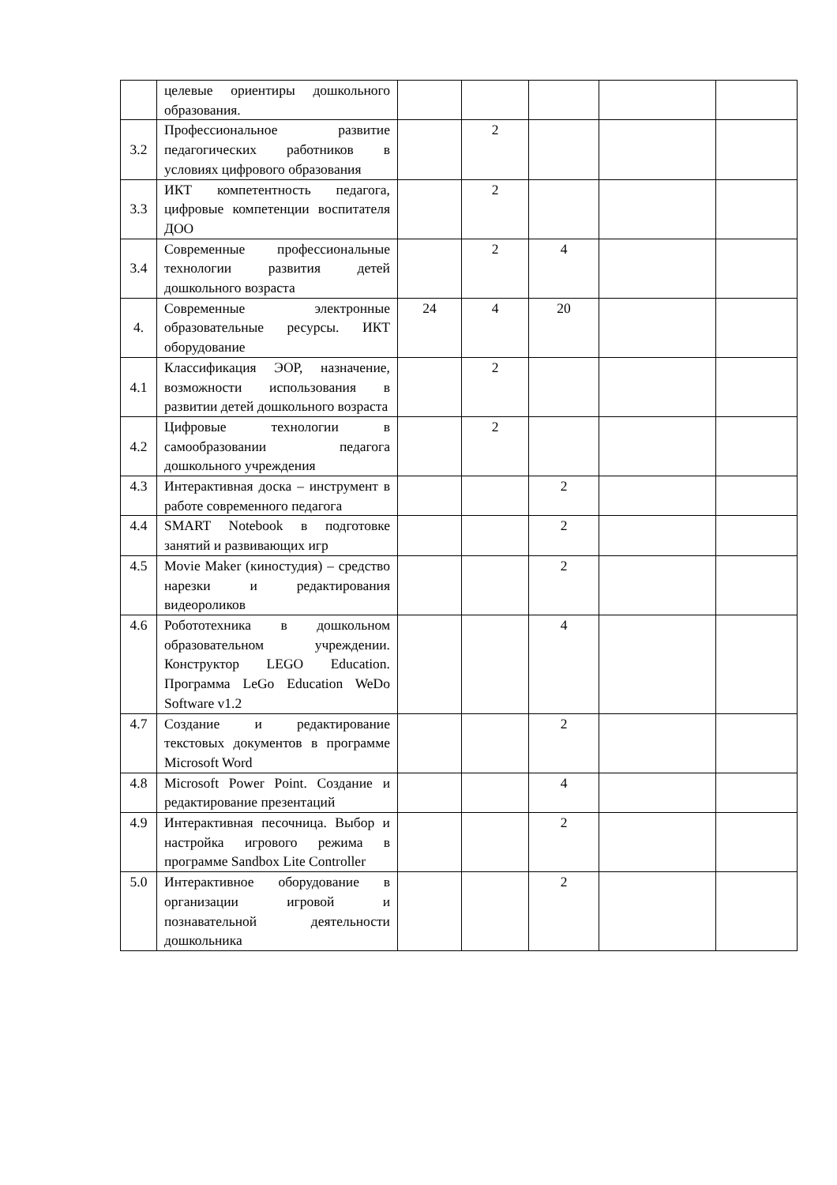| | целевые ориентиры дошкольного образования. | | | | | |
| 3.2 | Профессиональное развитие педагогических работников в условиях цифрового образования | | 2 | | | |
| 3.3 | ИКТ компетентность педагога, цифровые компетенции воспитателя ДОО | | 2 | | | |
| 3.4 | Современные профессиональные технологии развития детей дошкольного возраста | | 2 | 4 | | |
| 4. | Современные электронные образовательные ресурсы. ИКТ оборудование | 24 | 4 | 20 | | |
| 4.1 | Классификация ЭОР, назначение, возможности использования в развитии детей дошкольного возраста | | 2 | | | |
| 4.2 | Цифровые технологии в самообразовании педагога дошкольного учреждения | | 2 | | | |
| 4.3 | Интерактивная доска – инструмент в работе современного педагога | | | 2 | | |
| 4.4 | SMART Notebook в подготовке занятий и развивающих игр | | | 2 | | |
| 4.5 | Movie Maker (киностудия) – средство нарезки и редактирования видеороликов | | | 2 | | |
| 4.6 | Робототехника в дошкольном образовательном учреждении. Конструктор LEGO Education. Программа LeGo Education WeDo Software v1.2 | | | 4 | | |
| 4.7 | Создание и редактирование текстовых документов в программе Microsoft Word | | | 2 | | |
| 4.8 | Microsoft Power Point. Создание и редактирование презентаций | | | 4 | | |
| 4.9 | Интерактивная песочница. Выбор и настройка игрового режима в программе Sandbox Lite Controller | | | 2 | | |
| 5.0 | Интерактивное оборудование в организации игровой и познавательной деятельности дошкольника | | | 2 | | |